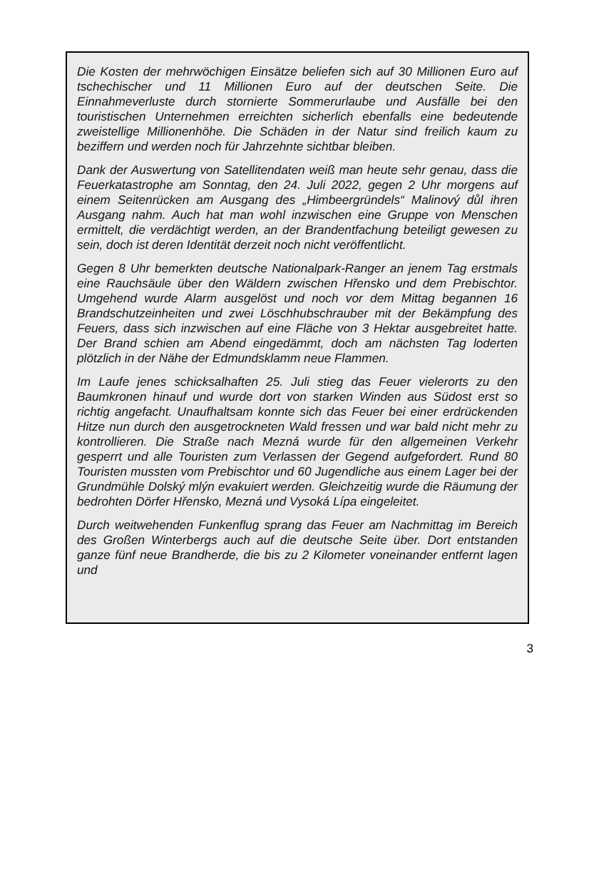Die Kosten der mehrwöchigen Einsätze beliefen sich auf 30 Millionen Euro auf tschechischer und 11 Millionen Euro auf der deutschen Seite. Die Einnahmeverluste durch stornierte Sommerurlaube und Ausfälle bei den touristischen Unternehmen erreichten sicherlich ebenfalls eine bedeutende zweistellige Millionenhöhe. Die Schäden in der Natur sind freilich kaum zu beziffern und werden noch für Jahrzehnte sichtbar bleiben.
Dank der Auswertung von Satellitendaten weiß man heute sehr genau, dass die Feuerkatastrophe am Sonntag, den 24. Juli 2022, gegen 2 Uhr morgens auf einem Seitenrücken am Ausgang des „Himbeergründels“ Malinový důl ihren Ausgang nahm. Auch hat man wohl inzwischen eine Gruppe von Menschen ermittelt, die verdächtigt werden, an der Brandentfachung beteiligt gewesen zu sein, doch ist deren Identität derzeit noch nicht veröffentlicht.
Gegen 8 Uhr bemerkten deutsche Nationalpark-Ranger an jenem Tag erstmals eine Rauchsäule über den Wäldern zwischen Hřensko und dem Prebischtor. Umgehend wurde Alarm ausgelöst und noch vor dem Mittag begannen 16 Brandschutzeinheiten und zwei Löschhubschrauber mit der Bekämpfung des Feuers, dass sich inzwischen auf eine Fläche von 3 Hektar ausgebreitet hatte. Der Brand schien am Abend eingedämmt, doch am nächsten Tag loderten plötzlich in der Nähe der Edmundsklamm neue Flammen.
Im Laufe jenes schicksalhaften 25. Juli stieg das Feuer vielerorts zu den Baumkronen hinauf und wurde dort von starken Winden aus Südost erst so richtig angefacht. Unaufhaltsam konnte sich das Feuer bei einer erdrückenden Hitze nun durch den ausgetrockneten Wald fressen und war bald nicht mehr zu kontrollieren. Die Straße nach Mezná wurde für den allgemeinen Verkehr gesperrt und alle Touristen zum Verlassen der Gegend aufgefordert. Rund 80 Touristen mussten vom Prebischtor und 60 Jugendliche aus einem Lager bei der Grundmühle Dolský mlýn evakuiert werden. Gleichzeitig wurde die Räumung der bedrohten Dörfer Hřensko, Mezná und Vysoká Lípa eingeleitet.
Durch weitwehenden Funkenflug sprang das Feuer am Nachmittag im Bereich des Großen Winterbergs auch auf die deutsche Seite über. Dort entstanden ganze fünf neue Brandherde, die bis zu 2 Kilometer voneinander entfernt lagen und
3